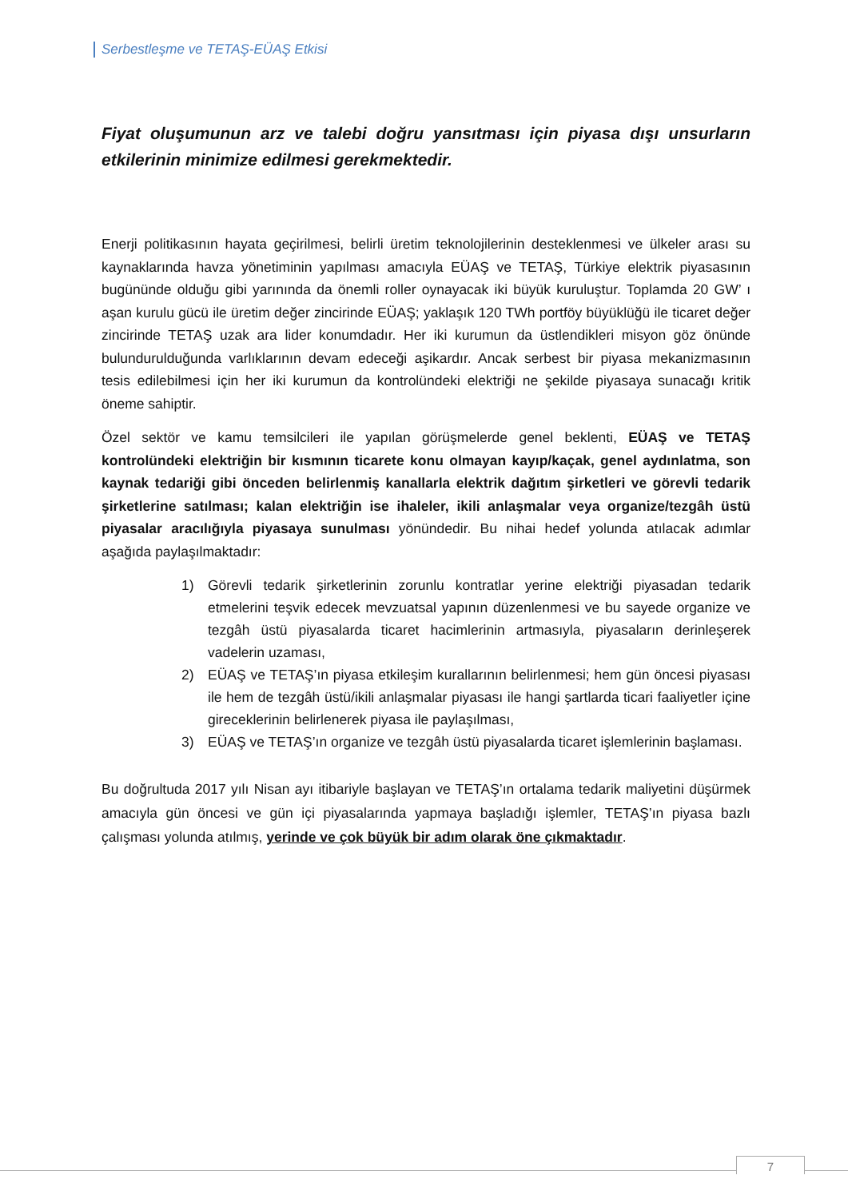Serbestleşme ve TETAŞ-EÜAŞ Etkisi
Fiyat oluşumunun arz ve talebi doğru yansıtması için piyasa dışı unsurların etkilerinin minimize edilmesi gerekmektedir.
Enerji politikasının hayata geçirilmesi, belirli üretim teknolojilerinin desteklenmesi ve ülkeler arası su kaynaklarında havza yönetiminin yapılması amacıyla EÜAŞ ve TETAŞ, Türkiye elektrik piyasasının bugününde olduğu gibi yarınında da önemli roller oynayacak iki büyük kuruluştur. Toplamda 20 GW’ ı aşan kurulu gücü ile üretim değer zincirinde EÜAŞ; yaklaşık 120 TWh portföy büyüklüğü ile ticaret değer zincirinde TETAŞ uzak ara lider konumdadır. Her iki kurumun da üstlendikleri misyon göz önünde bulundurulduğunda varlıklarının devam edeceği aşikardır. Ancak serbest bir piyasa mekanizmasının tesis edilebilmesi için her iki kurumun da kontrolündeki elektriği ne şekilde piyasaya sunacağı kritik öneme sahiptir.
Özel sektör ve kamu temsilcileri ile yapılan görüşmelerde genel beklenti, EÜAŞ ve TETAŞ kontrolündeki elektriğin bir kısmının ticarete konu olmayan kayıp/kaçak, genel aydınlatma, son kaynak tedariği gibi önceden belirlenmiş kanallarla elektrik dağıtım şirketleri ve görevli tedarik şirketlerine satılması; kalan elektriğin ise ihaleler, ikili anlaşmalar veya organize/tezgâh üstü piyasalar aracılığıyla piyasaya sunulması yönündedir. Bu nihai hedef yolunda atılacak adımlar aşağıda paylaşılmaktadır:
1) Görevli tedarik şirketlerinin zorunlu kontratlar yerine elektriği piyasadan tedarik etmelerini teşvik edecek mevzuatsal yapının düzenlenmesi ve bu sayede organize ve tezgâh üstü piyasalarda ticaret hacimlerinin artmasıyla, piyasaların derinleşerek vadelerin uzaması,
2) EÜAŞ ve TETAŞ’ın piyasa etkileşim kurallarının belirlenmesi; hem gün öncesi piyasası ile hem de tezgâh üstü/ikili anlaşmalar piyasası ile hangi şartlarda ticari faaliyetler içine gireceklerinin belirlenerek piyasa ile paylaşılması,
3) EÜAŞ ve TETAŞ’ın organize ve tezgâh üstü piyasalarda ticaret işlemlerinin başlaması.
Bu doğrultuda 2017 yılı Nisan ayı itibariyle başlayan ve TETAŞ’ın ortalama tedarik maliyetini düşürmek amacıyla gün öncesi ve gün içi piyasalarında yapmaya başladığı işlemler, TETAŞ’ın piyasa bazlı çalışması yolunda atılmış, yerinde ve çok büyük bir adım olarak öne çıkmaktadır.
7